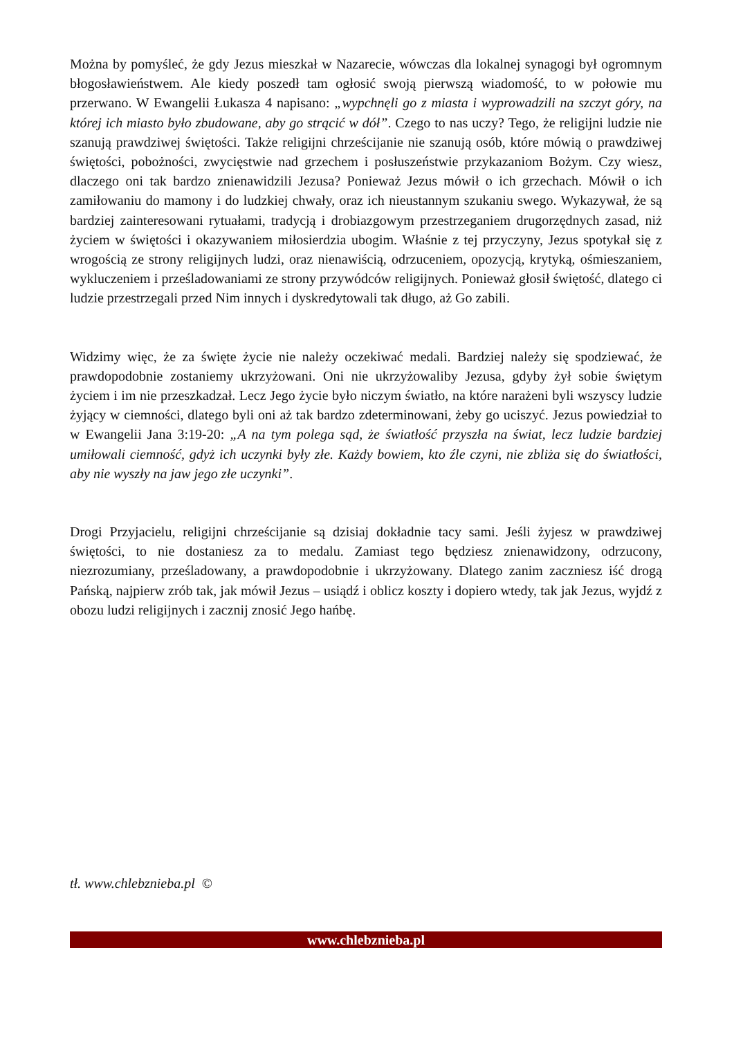Można by pomyśleć, że gdy Jezus mieszkał w Nazarecie, wówczas dla lokalnej synagogi był ogromnym błogosławieństwem. Ale kiedy poszedł tam ogłosić swoją pierwszą wiadomość, to w połowie mu przerwano. W Ewangelii Łukasza 4 napisano: „wypchnęli go z miasta i wyprowadzili na szczyt góry, na której ich miasto było zbudowane, aby go strącić w dół”. Czego to nas uczy? Tego, że religijni ludzie nie szanują prawdziwej świętości. Także religijni chrześcijanie nie szanują osób, które mówią o prawdziwej świętości, pobożności, zwycięstwie nad grzechem i posłuszeństwie przykazaniom Bożym. Czy wiesz, dlaczego oni tak bardzo znienawidzili Jezusa? Ponieważ Jezus mówił o ich grzechach. Mówił o ich zamiłowaniu do mamony i do ludzkiej chwały, oraz ich nieustannym szukaniu swego. Wykazywał, że są bardziej zainteresowani rytuałami, tradycją i drobiazgowym przestrzeganiem drugorzędnych zasad, niż życiem w świętości i okazywaniem miłosierdzia ubogim. Właśnie z tej przyczyny, Jezus spotykał się z wrogością ze strony religijnych ludzi, oraz nienawiścią, odrzuceniem, opozycją, krytyką, ośmieszaniem, wykluczeniem i prześladowaniami ze strony przywódców religijnych. Ponieważ głosił świętość, dlatego ci ludzie przestrzegali przed Nim innych i dyskredytowali tak długo, aż Go zabili.
Widzimy więc, że za święte życie nie należy oczekiwać medali. Bardziej należy się spodziewać, że prawdopodobnie zostaniemy ukrzyżowani. Oni nie ukrzyżowaliby Jezusa, gdyby żył sobie świętym życiem i im nie przeszkadzał. Lecz Jego życie było niczym światło, na które narażeni byli wszyscy ludzie żyjący w ciemności, dlatego byli oni aż tak bardzo zdeterminowani, żeby go uciszyć. Jezus powiedział to w Ewangelii Jana 3:19-20: „A na tym polega sąd, że światłość przyszła na świat, lecz ludzie bardziej umiłowali ciemność, gdyż ich uczynki były złe. Każdy bowiem, kto źle czyni, nie zbliża się do światłości, aby nie wyszły na jaw jego złe uczynki”.
Drogi Przyjacielu, religijni chrześcijanie są dzisiaj dokładnie tacy sami. Jeśli żyjesz w prawdziwej świętości, to nie dostaniesz za to medalu. Zamiast tego będziesz znienawidzony, odrzucony, niezrozumiany, prześladowany, a prawdopodobnie i ukrzyżowany. Dlatego zanim zaczniesz iść drogą Pańską, najpierw zrób tak, jak mówił Jezus – usiądź i oblicz koszty i dopiero wtedy, tak jak Jezus, wyjdź z obozu ludzi religijnych i zacznij znosić Jego hańbę.
tł. www.chlebznieba.pl ©
www.chlebznieba.pl